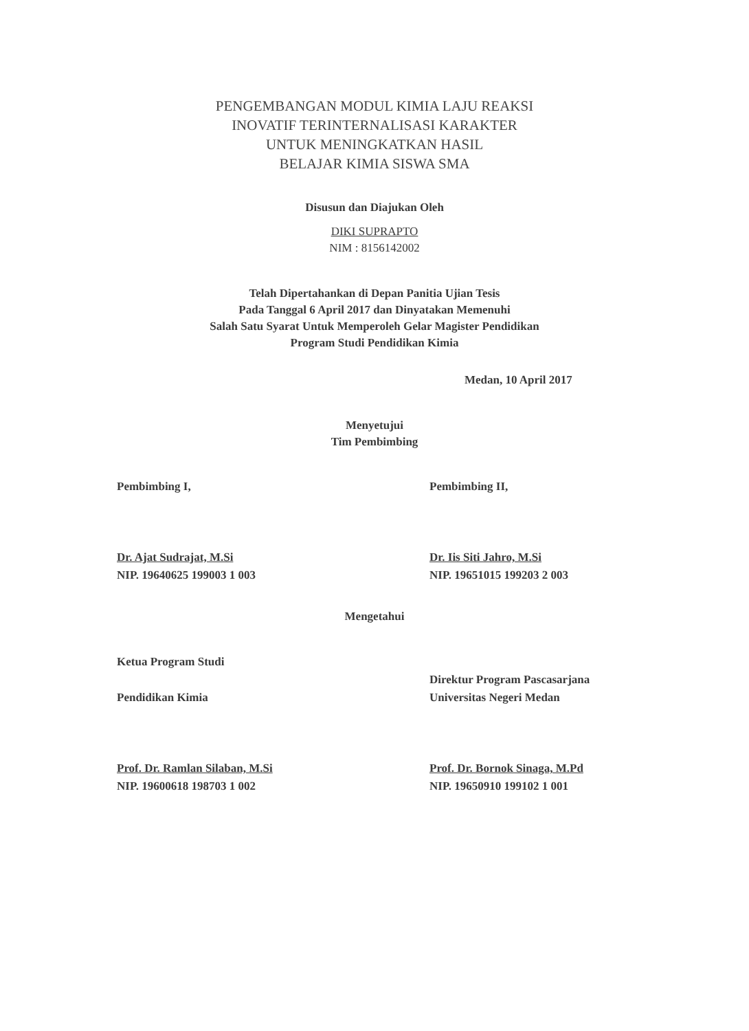PENGEMBANGAN MODUL KIMIA LAJU REAKSI
INOVATIF TERINTERNALISASI KARAKTER
UNTUK MENINGKATKAN HASIL
BELAJAR KIMIA SISWA SMA
Disusun dan Diajukan Oleh
DIKI SUPRAPTO
NIM : 8156142002
Telah Dipertahankan di Depan Panitia Ujian Tesis
Pada Tanggal 6 April 2017 dan Dinyatakan Memenuhi
Salah Satu Syarat Untuk Memperoleh Gelar Magister Pendidikan
Program Studi Pendidikan Kimia
Medan, 10 April 2017
Menyetujui
Tim Pembimbing
Pembimbing I, Pembimbing II,
Dr. Ajat Sudrajat, M.Si
NIP. 19640625 199003 1 003
Dr. Iis Siti Jahro, M.Si
NIP. 19651015 199203 2 003
Mengetahui
Ketua Program Studi
Pendidikan Kimia
Direktur Program Pascasarjana
Universitas Negeri Medan
Prof. Dr. Ramlan Silaban, M.Si
NIP. 19600618 198703 1 002
Prof. Dr. Bornok Sinaga, M.Pd
NIP. 19650910 199102 1 001